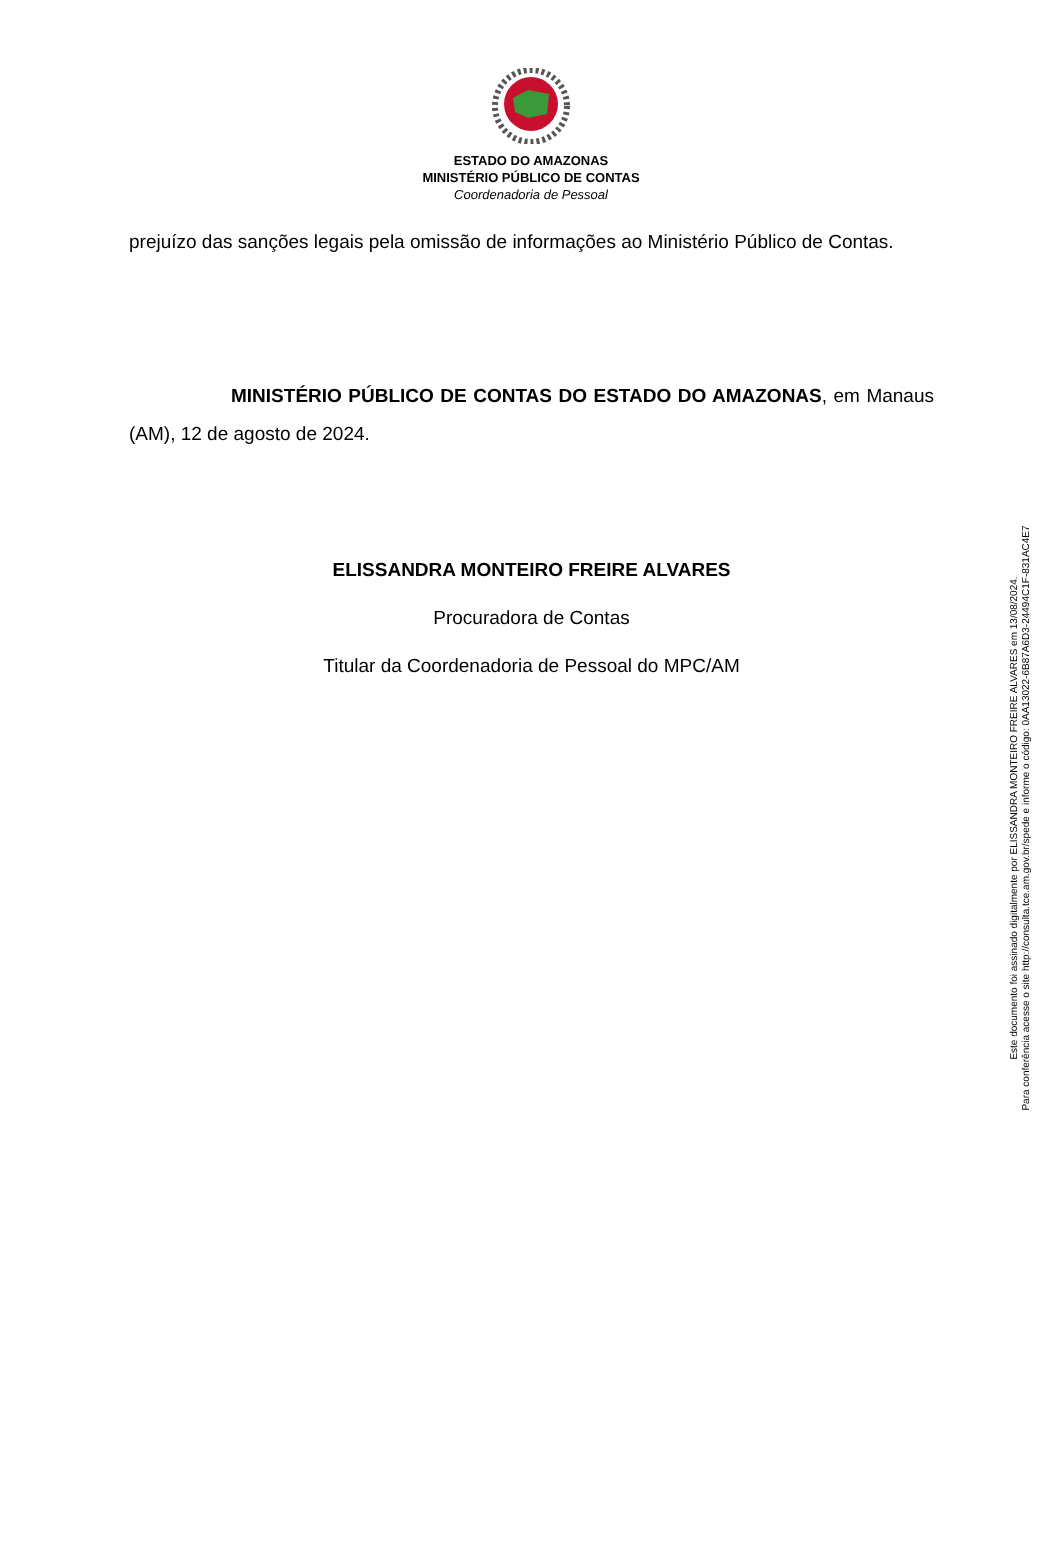ESTADO DO AMAZONAS
MINISTÉRIO PÚBLICO DE CONTAS
Coordenadoria de Pessoal
prejuízo das sanções legais pela omissão de informações ao Ministério Público de Contas.
MINISTÉRIO PÚBLICO DE CONTAS DO ESTADO DO AMAZONAS, em Manaus (AM), 12 de agosto de 2024.
ELISSANDRA MONTEIRO FREIRE ALVARES
Procuradora de Contas
Titular da Coordenadoria de Pessoal do MPC/AM
Este documento foi assinado digitalmente por ELISSANDRA MONTEIRO FREIRE ALVARES em 13/08/2024.
Para conferência acesse o site http://consulta.tce.am.gov.br/spede e informe o código: 0AA13022-6B87A6D3-24494C1F-831AC4E7